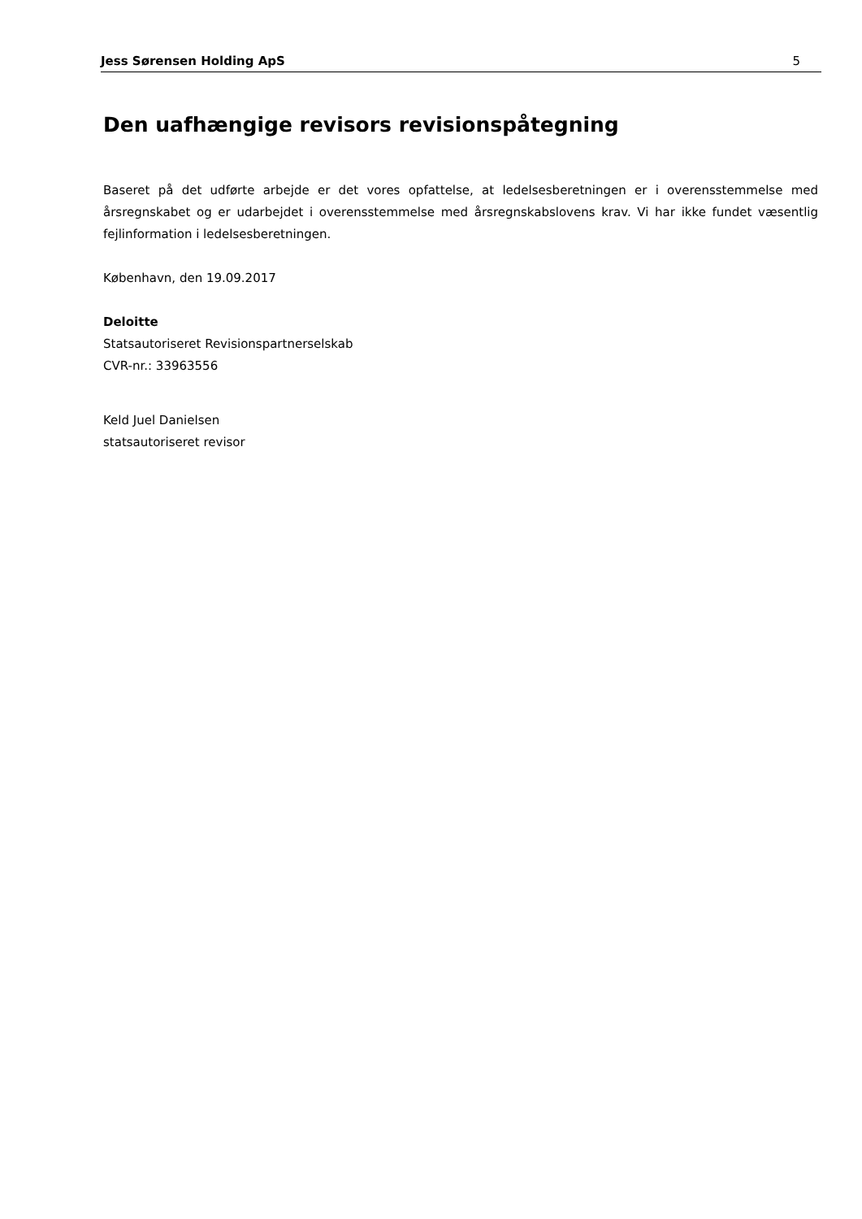Jess Sørensen Holding ApS 5
Den uafhængige revisors revisionspåtegning
Baseret på det udførte arbejde er det vores opfattelse, at ledelsesberetningen er i overensstemmelse med årsregnskabet og er udarbejdet i overensstemmelse med årsregnskabslovens krav. Vi har ikke fundet væsentlig fejlinformation i ledelsesberetningen.
København, den 19.09.2017
Deloitte
Statsautoriseret Revisionspartnerselskab
CVR-nr.: 33963556
Keld Juel Danielsen
statsautoriseret revisor